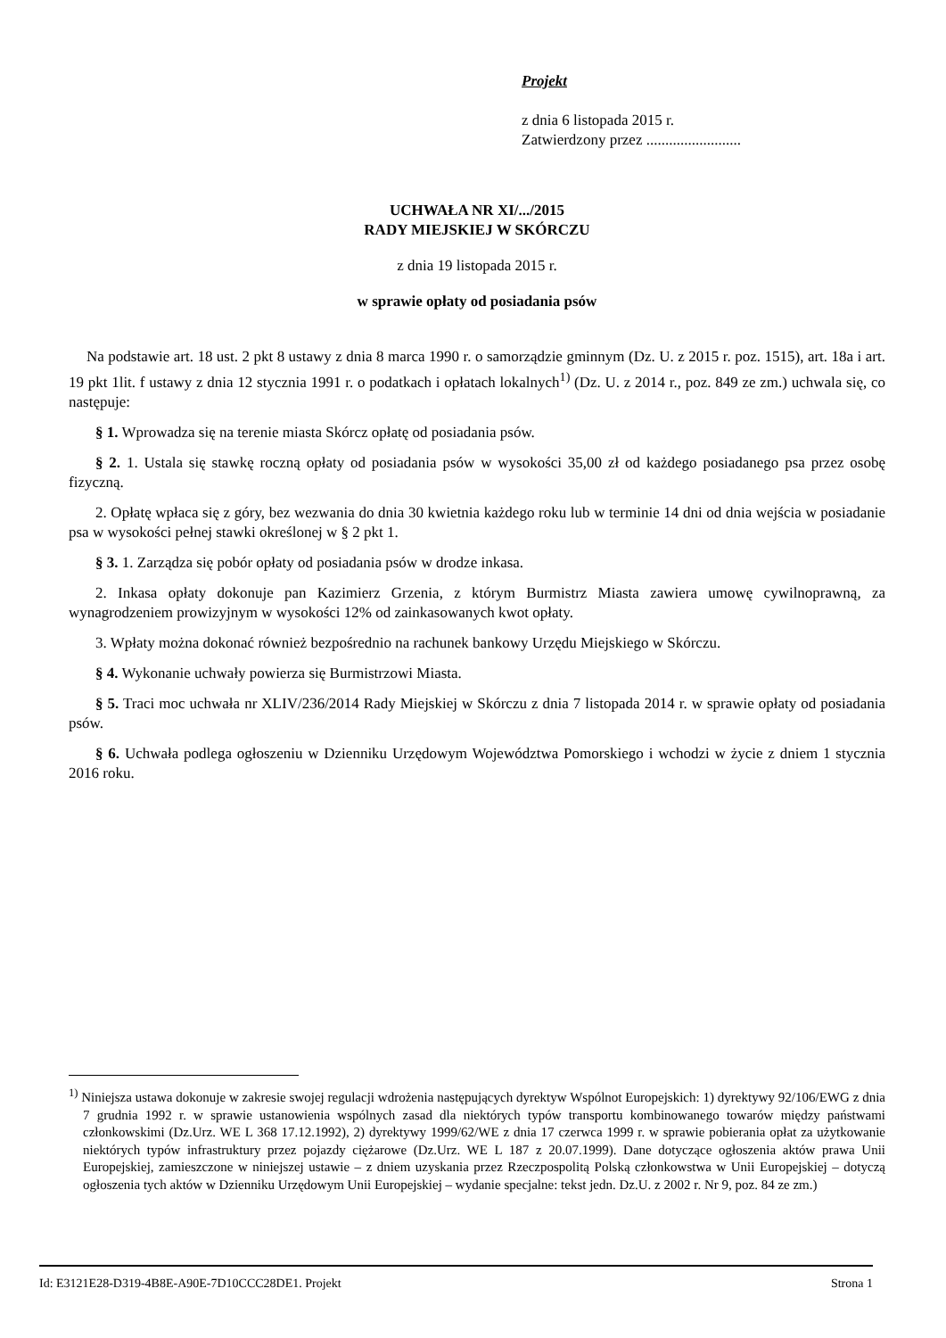Projekt
z dnia 6 listopada 2015 r.
Zatwierdzony przez .........................
UCHWAŁA NR XI/.../2015
RADY MIEJSKIEJ W SKÓRCZU
z dnia 19 listopada 2015 r.
w sprawie opłaty od posiadania psów
Na podstawie art. 18 ust. 2 pkt 8 ustawy z dnia 8 marca 1990 r. o samorządzie gminnym (Dz. U. z 2015 r. poz. 1515), art. 18a i art. 19 pkt 1lit. f ustawy z dnia 12 stycznia 1991 r. o podatkach i opłatach lokalnych<sup>1)</sup> (Dz. U. z 2014 r., poz. 849 ze zm.) uchwala się, co następuje:
§ 1. Wprowadza się na terenie miasta Skórcz opłatę od posiadania psów.
§ 2. 1. Ustala się stawkę roczną opłaty od posiadania psów w wysokości 35,00 zł od każdego posiadanego psa przez osobę fizyczną.
2. Opłatę wpłaca się z góry, bez wezwania do dnia 30 kwietnia każdego roku lub w terminie 14 dni od dnia wejścia w posiadanie psa w wysokości pełnej stawki określonej w § 2 pkt 1.
§ 3. 1. Zarządza się pobór opłaty od posiadania psów w drodze inkasa.
2. Inkasa opłaty dokonuje pan Kazimierz Grzenia, z którym Burmistrz Miasta zawiera umowę cywilnoprawną, za wynagrodzeniem prowizyjnym w wysokości 12% od zainkasowanych kwot opłaty.
3. Wpłaty można dokonać również bezpośrednio na rachunek bankowy Urzędu Miejskiego w Skórczu.
§ 4. Wykonanie uchwały powierza się Burmistrzowi Miasta.
§ 5. Traci moc uchwała nr XLIV/236/2014 Rady Miejskiej w Skórczu z dnia 7 listopada 2014 r. w sprawie opłaty od posiadania psów.
§ 6. Uchwała podlega ogłoszeniu w Dzienniku Urzędowym Województwa Pomorskiego i wchodzi w życie z dniem 1 stycznia 2016 roku.
<sup>1)</sup> Niniejsza ustawa dokonuje w zakresie swojej regulacji wdrożenia następujących dyrektyw Wspólnot Europejskich: 1) dyrektywy 92/106/EWG z dnia 7 grudnia 1992 r. w sprawie ustanowienia wspólnych zasad dla niektórych typów transportu kombinowanego towarów między państwami członkowskimi (Dz.Urz. WE L 368 17.12.1992), 2) dyrektywy 1999/62/WE z dnia 17 czerwca 1999 r. w sprawie pobierania opłat za użytkowanie niektórych typów infrastruktury przez pojazdy ciężarowe (Dz.Urz. WE L 187 z 20.07.1999). Dane dotyczące ogłoszenia aktów prawa Unii Europejskiej, zamieszczone w niniejszej ustawie – z dniem uzyskania przez Rzeczpospolitą Polską członkowstwa w Unii Europejskiej – dotyczą ogłoszenia tych aktów w Dzienniku Urzędowym Unii Europejskiej – wydanie specjalne: tekst jedn. Dz.U. z 2002 r. Nr 9, poz. 84 ze zm.)
Id: E3121E28-D319-4B8E-A90E-7D10CCC28DE1. Projekt Strona 1